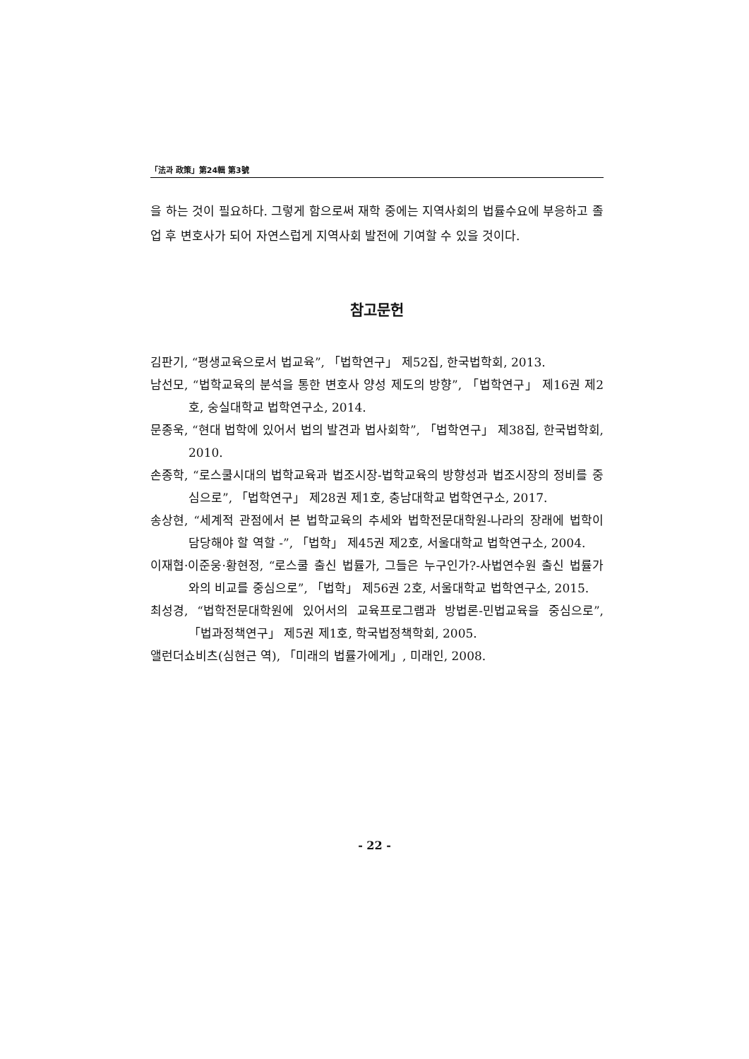「法과 政策」第24輯 第3號
을 하는 것이 필요하다. 그렇게 함으로써 재학 중에는 지역사회의 법률수요에 부응하고 졸업 후 변호사가 되어 자연스럽게 지역사회 발전에 기여할 수 있을 것이다.
참고문헌
김판기, “평생교육으로서 법교육”, 「법학연구」 제52집, 한국법학회, 2013.
남선모, “법학교육의 분석을 통한 변호사 양성 제도의 방향”, 「법학연구」 제16권 제2호, 숭실대학교 법학연구소, 2014.
문종욱, “현대 법학에 있어서 법의 발견과 법사회학”, 「법학연구」 제38집, 한국법학회, 2010.
손종학, “로스쿨시대의 법학교육과 법조시장-법학교육의 방향성과 법조시장의 정비를 중심으로”, 「법학연구」 제28권 제1호, 충남대학교 법학연구소, 2017.
송상현, “세계적 관점에서 본 법학교육의 추세와 법학전문대학원-나라의 장래에 법학이 담당해야 할 역할 -”, 「법학」 제45권 제2호, 서울대학교 법학연구소, 2004.
이재협·이준웅·황현정, “로스쿨 출신 법률가, 그들은 누구인가?-사법연수원 출신 법률가와의 비교를 중심으로”, 「법학」 제56권 2호, 서울대학교 법학연구소, 2015.
최성경, “법학전문대학원에 있어서의 교육프로그램과 방법론-민법교육을 중심으로”, 「법과정책연구」 제5권 제1호, 학국법정책학회, 2005.
앨런더쇼비츠(심현근 역), 「미래의 법률가에게」, 미래인, 2008.
- 22 -